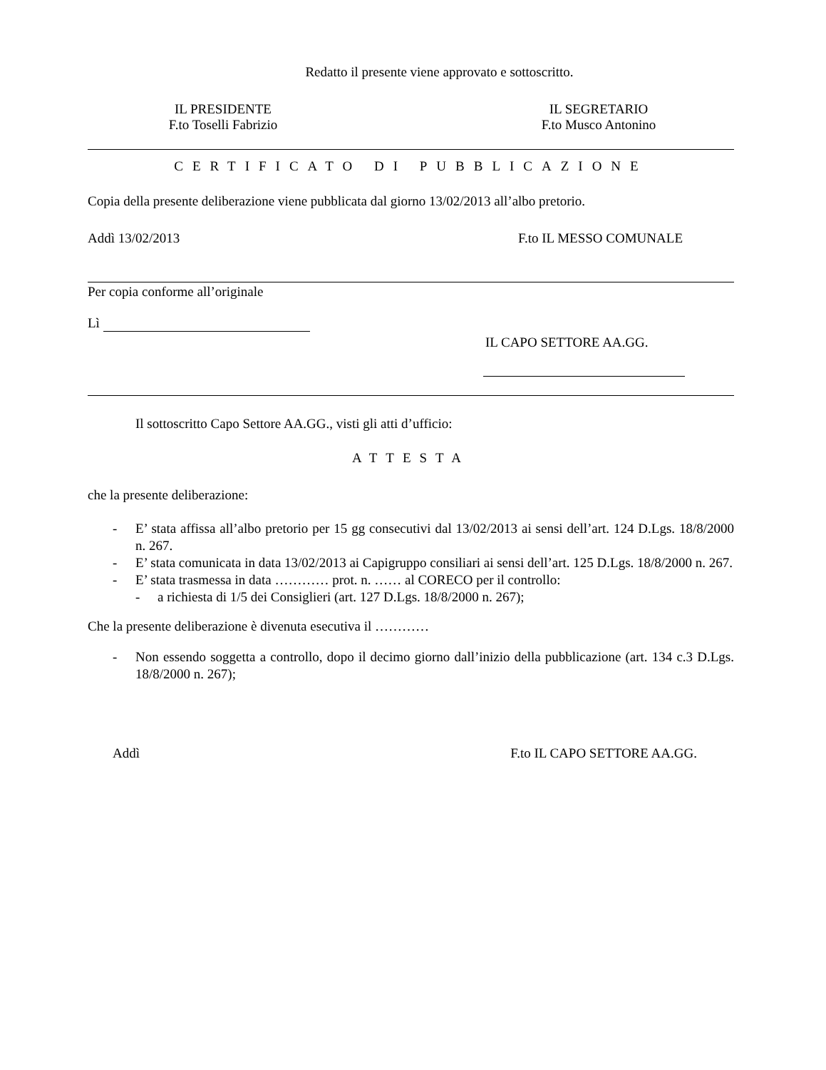Redatto il presente viene approvato e sottoscritto.
IL PRESIDENTE
F.to Toselli Fabrizio
IL SEGRETARIO
F.to Musco Antonino
CERTIFICATO DI PUBBLICAZIONE
Copia della presente deliberazione viene pubblicata dal giorno 13/02/2013 all’albo pretorio.
Addì 13/02/2013 F.to IL MESSO COMUNALE
Per copia conforme all’originale
Lì
IL CAPO SETTORE AA.GG.
Il sottoscritto Capo Settore AA.GG., visti gli atti d’ufficio:
ATTESTA
che la presente deliberazione:
- E’ stata affissa all’albo pretorio per 15 gg consecutivi dal 13/02/2013 ai sensi dell’art. 124 D.Lgs. 18/8/2000 n. 267.
- E’ stata comunicata in data 13/02/2013 ai Capigruppo consiliari ai sensi dell’art. 125 D.Lgs. 18/8/2000 n. 267.
- E’ stata trasmessa in data ………… prot. n. …… al CORECO per il controllo:
- a richiesta di 1/5 dei Consiglieri (art. 127 D.Lgs. 18/8/2000 n. 267);
Che la presente deliberazione è divenuta esecutiva il …………
- Non essendo soggetta a controllo, dopo il decimo giorno dall’inizio della pubblicazione (art. 134 c.3 D.Lgs. 18/8/2000 n. 267);
Addì F.to IL CAPO SETTORE AA.GG.